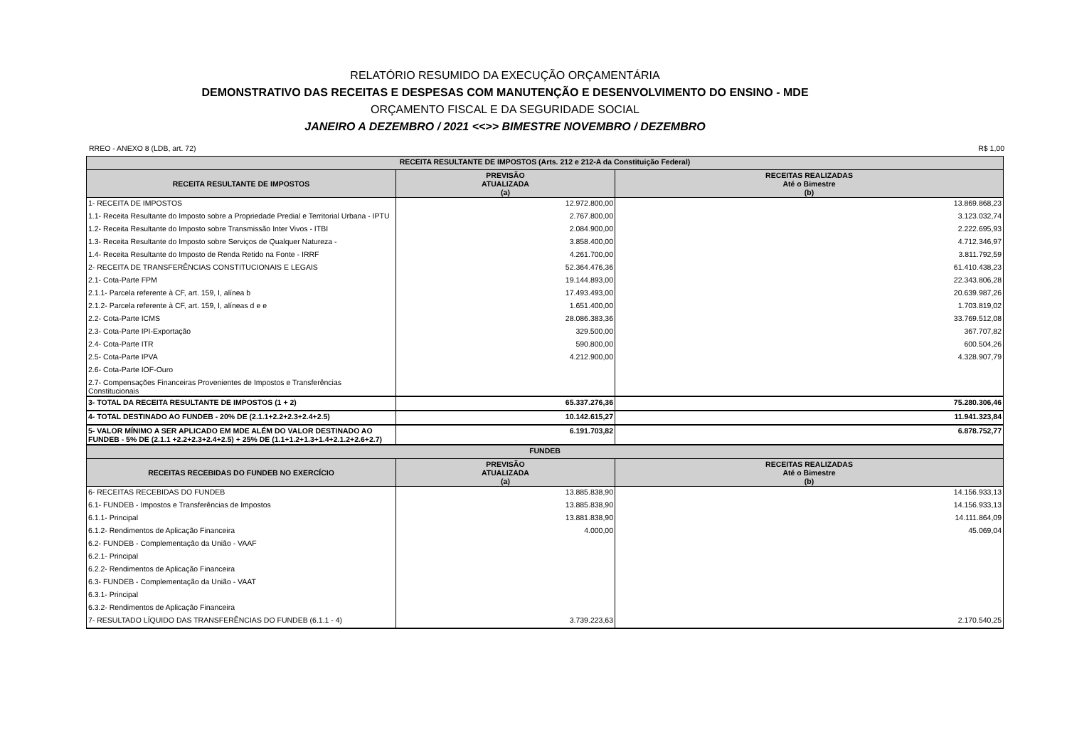RELATÓRIO RESUMIDO DA EXECUÇÃO ORÇAMENTÁRIA
DEMONSTRATIVO DAS RECEITAS E DESPESAS COM MANUTENÇÃO E DESENVOLVIMENTO DO ENSINO - MDE
ORÇAMENTO FISCAL E DA SEGURIDADE SOCIAL
JANEIRO A DEZEMBRO / 2021 <<>> BIMESTRE NOVEMBRO / DEZEMBRO
RREO - ANEXO 8 (LDB, art. 72) R$ 1,00
| RECEITA RESULTANTE DE IMPOSTOS (Arts. 212 e 212-A da Constituição Federal) | | |
| --- | --- | --- |
| RECEITA RESULTANTE DE IMPOSTOS | PREVISÃO ATUALIZADA (a) | RECEITAS REALIZADAS Até o Bimestre (b) |
| 1- RECEITA DE IMPOSTOS | 12.972.800,00 | 13.869.868,23 |
| 1.1- Receita Resultante do Imposto sobre a Propriedade Predial e Territorial Urbana - IPTU | 2.767.800,00 | 3.123.032,74 |
| 1.2- Receita Resultante do Imposto sobre Transmissão Inter Vivos - ITBI | 2.084.900,00 | 2.222.695,93 |
| 1.3- Receita Resultante do Imposto sobre Serviços de Qualquer Natureza - | 3.858.400,00 | 4.712.346,97 |
| 1.4- Receita Resultante do Imposto de Renda Retido na Fonte - IRRF | 4.261.700,00 | 3.811.792,59 |
| 2- RECEITA DE TRANSFERÊNCIAS CONSTITUCIONAIS E LEGAIS | 52.364.476,36 | 61.410.438,23 |
| 2.1- Cota-Parte FPM | 19.144.893,00 | 22.343.806,28 |
| 2.1.1- Parcela referente à CF, art. 159, I, alínea b | 17.493.493,00 | 20.639.987,26 |
| 2.1.2- Parcela referente à CF, art. 159, I, alíneas d e e | 1.651.400,00 | 1.703.819,02 |
| 2.2- Cota-Parte ICMS | 28.086.383,36 | 33.769.512,08 |
| 2.3- Cota-Parte IPI-Exportação | 329.500,00 | 367.707,82 |
| 2.4- Cota-Parte ITR | 590.800,00 | 600.504,26 |
| 2.5- Cota-Parte IPVA | 4.212.900,00 | 4.328.907,79 |
| 2.6- Cota-Parte IOF-Ouro | | |
| 2.7- Compensações Financeiras Provenientes de Impostos e Transferências Constitucionais | | |
| 3- TOTAL DA RECEITA RESULTANTE DE IMPOSTOS (1 + 2) | 65.337.276,36 | 75.280.306,46 |
| 4- TOTAL DESTINADO AO FUNDEB - 20% DE (2.1.1+2.2+2.3+2.4+2.5) | 10.142.615,27 | 11.941.323,84 |
| 5- VALOR MÍNIMO A SER APLICADO EM MDE ALÉM DO VALOR DESTINADO AO FUNDEB - 5% DE (2.1.1 +2.2+2.3+2.4+2.5) + 25% DE (1.1+1.2+1.3+1.4+2.1.2+2.6+2.7) | 6.191.703,82 | 6.878.752,77 |
| FUNDEB | | |
| RECEITAS RECEBIDAS DO FUNDEB NO EXERCÍCIO | PREVISÃO ATUALIZADA (a) | RECEITAS REALIZADAS Até o Bimestre (b) |
| 6- RECEITAS RECEBIDAS DO FUNDEB | 13.885.838,90 | 14.156.933,13 |
| 6.1- FUNDEB - Impostos e Transferências de Impostos | 13.885.838,90 | 14.156.933,13 |
| 6.1.1- Principal | 13.881.838,90 | 14.111.864,09 |
| 6.1.2- Rendimentos de Aplicação Financeira | 4.000,00 | 45.069,04 |
| 6.2- FUNDEB - Complementação da União - VAAF | | |
| 6.2.1- Principal | | |
| 6.2.2- Rendimentos de Aplicação Financeira | | |
| 6.3- FUNDEB - Complementação da União - VAAT | | |
| 6.3.1- Principal | | |
| 6.3.2- Rendimentos de Aplicação Financeira | | |
| 7- RESULTADO LÍQUIDO DAS TRANSFERÊNCIAS DO FUNDEB (6.1.1 - 4) | 3.739.223,63 | 2.170.540,25 |